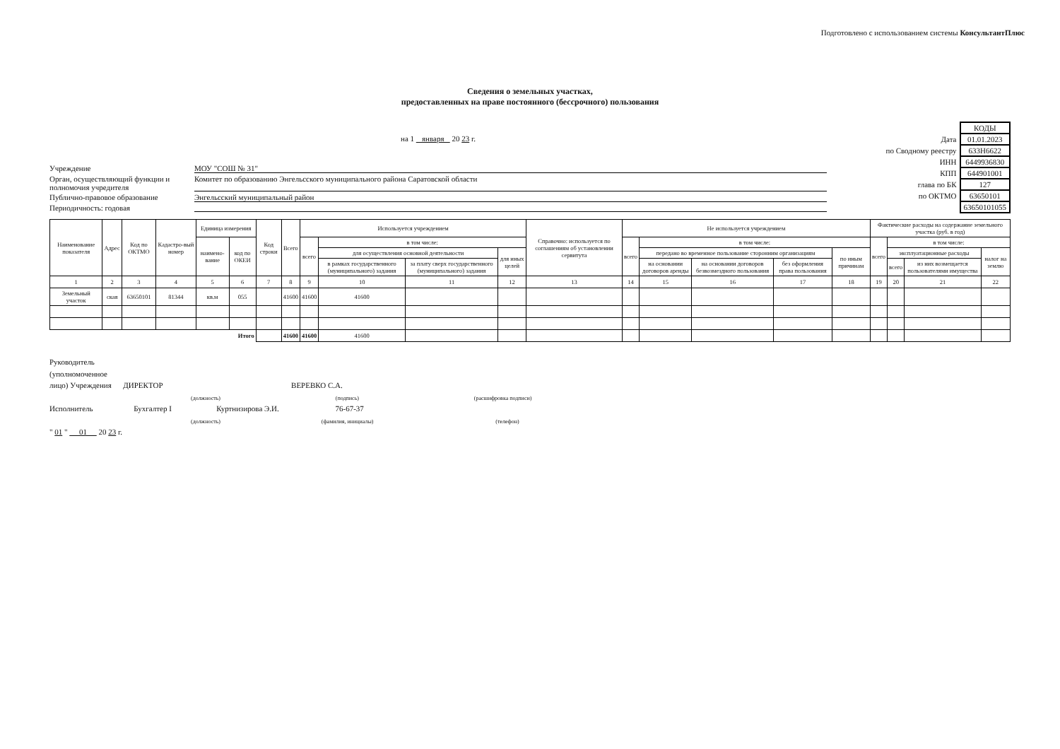Подготовлено с использованием системы КонсультантПлюс
Сведения о земельных участках,
предоставленных на праве постоянного (бессрочного) пользования
на 1 января 20 23 г.
Учреждение МОУ "СОШ № 31"
Орган, осуществляющий функции и полномочия учредителя Комитет по образованию Энгельсского муниципального района Саратовской области
Публично-правовое образование Энгельсский муниципальный район
Периодичность: годовая
| | КОДЫ |
| Дата | 01.01.2023 |
| по Сводному реестру | 633Н6622 |
| ИНН | 6449936830 |
| КПП | 644901001 |
| глава по БК | 127 |
| по ОКТМО | 63650101 |
| | 63650101055 |
| Наименование показателя | Адрес | Код по ОКТМО | Кадастро-вый номер | Единица измерения | | Код строки | Всего | Используется учреждением | | | | Справочно: используется по соглашениям об установлении сервитута | Не используется учреждением | | | | | Фактические расходы на содержание земельного участка (руб. в год) | | | |
| --- | --- | --- | --- | --- | --- | --- | --- | --- | --- | --- | --- | --- | --- | --- | --- | --- | --- | --- | --- | --- | --- |
| | | | | наимено-вание | код по ОКЕИ | | | всего | в том числе: | | | | всего | в том числе: | | | | всего | в том числе: | | |
| | | | | | | | | | для осуществления основной деятельности | | для иных целей | | | передано во временное пользование сторонним организациям | | | по иным причинам | | эксплуатационные расходы | | налог на землю |
| | | | | | | | | | в рамках государственного (муниципального) задания | за плату сверх государственного (муниципального) задания | | | | на основании договоров аренды | на основании договоров безвозмездного пользования | без оформления права пользования | | | всего | из них возмещается пользователями имущества | |
| 1 | 2 | 3 | 4 | 5 | 6 | 7 | 8 | 9 | 10 | 11 | 12 | 13 | 14 | 15 | 16 | 17 | 18 | 19 | 20 | 21 | 22 |
| Земельный участок | ская | 63650101 | 81344 | кв.м | 055 | | 41600 | 41600 | 41600 | | | | | | | | | | | | |
| Итого | | | | | | | 41600 | 41600 | 41600 | | | | | | | | | | | | |
Руководитель
(уполномоченное
лицо) Учреждения ДИРЕКТОР ВЕРЕВКО С.А.
(должность) (подпись) (расшифровка подписи)
Исполнитель Бухгалтер I Куртнизирова Э.И. 76-67-37
(должность) (фамилия, инициалы) (телефон)
" 01 " 01 20 23 г.